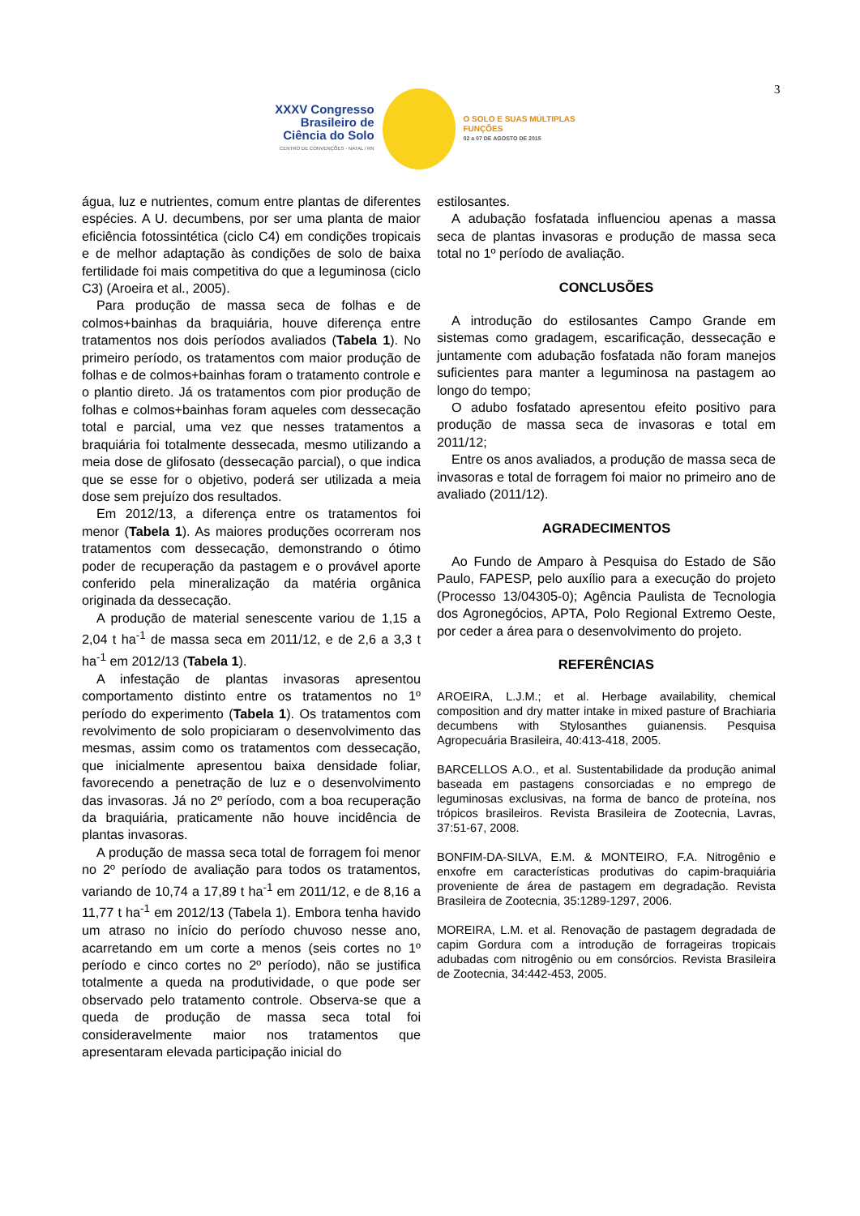3
XXXV Congresso Brasileiro de Ciência do Solo
CENTRO DE CONVENÇÕES - NATAL / RN
O SOLO E SUAS MÚLTIPLAS FUNÇÕES
02 a 07 DE AGOSTO DE 2015
água, luz e nutrientes, comum entre plantas de diferentes espécies. A U. decumbens, por ser uma planta de maior eficiência fotossintética (ciclo C4) em condições tropicais e de melhor adaptação às condições de solo de baixa fertilidade foi mais competitiva do que a leguminosa (ciclo C3) (Aroeira et al., 2005).
Para produção de massa seca de folhas e de colmos+bainhas da braquiária, houve diferença entre tratamentos nos dois períodos avaliados (Tabela 1). No primeiro período, os tratamentos com maior produção de folhas e de colmos+bainhas foram o tratamento controle e o plantio direto. Já os tratamentos com pior produção de folhas e colmos+bainhas foram aqueles com dessecação total e parcial, uma vez que nesses tratamentos a braquiária foi totalmente dessecada, mesmo utilizando a meia dose de glifosato (dessecação parcial), o que indica que se esse for o objetivo, poderá ser utilizada a meia dose sem prejuízo dos resultados.
Em 2012/13, a diferença entre os tratamentos foi menor (Tabela 1). As maiores produções ocorreram nos tratamentos com dessecação, demonstrando o ótimo poder de recuperação da pastagem e o provável aporte conferido pela mineralização da matéria orgânica originada da dessecação.
A produção de material senescente variou de 1,15 a 2,04 t ha<sup>-1</sup> de massa seca em 2011/12, e de 2,6 a 3,3 t ha<sup>-1</sup> em 2012/13 (Tabela 1).
A infestação de plantas invasoras apresentou comportamento distinto entre os tratamentos no 1º período do experimento (Tabela 1). Os tratamentos com revolvimento de solo propiciaram o desenvolvimento das mesmas, assim como os tratamentos com dessecação, que inicialmente apresentou baixa densidade foliar, favorecendo a penetração de luz e o desenvolvimento das invasoras. Já no 2º período, com a boa recuperação da braquiária, praticamente não houve incidência de plantas invasoras.
A produção de massa seca total de forragem foi menor no 2º período de avaliação para todos os tratamentos, variando de 10,74 a 17,89 t ha<sup>-1</sup> em 2011/12, e de 8,16 a 11,77 t ha<sup>-1</sup> em 2012/13 (Tabela 1). Embora tenha havido um atraso no início do período chuvoso nesse ano, acarretando em um corte a menos (seis cortes no 1º período e cinco cortes no 2º período), não se justifica totalmente a queda na produtividade, o que pode ser observado pelo tratamento controle. Observa-se que a queda de produção de massa seca total foi consideravelmente maior nos tratamentos que apresentaram elevada participação inicial do
estilosantes.
A adubação fosfatada influenciou apenas a massa seca de plantas invasoras e produção de massa seca total no 1º período de avaliação.
CONCLUSÕES
A introdução do estilosantes Campo Grande em sistemas como gradagem, escarificação, dessecação e juntamente com adubação fosfatada não foram manejos suficientes para manter a leguminosa na pastagem ao longo do tempo;
O adubo fosfatado apresentou efeito positivo para produção de massa seca de invasoras e total em 2011/12;
Entre os anos avaliados, a produção de massa seca de invasoras e total de forragem foi maior no primeiro ano de avaliado (2011/12).
AGRADECIMENTOS
Ao Fundo de Amparo à Pesquisa do Estado de São Paulo, FAPESP, pelo auxílio para a execução do projeto (Processo 13/04305-0); Agência Paulista de Tecnologia dos Agronegócios, APTA, Polo Regional Extremo Oeste, por ceder a área para o desenvolvimento do projeto.
REFERÊNCIAS
AROEIRA, L.J.M.; et al. Herbage availability, chemical composition and dry matter intake in mixed pasture of Brachiaria decumbens with Stylosanthes guianensis. Pesquisa Agropecuária Brasileira, 40:413-418, 2005.
BARCELLOS A.O., et al. Sustentabilidade da produção animal baseada em pastagens consorciadas e no emprego de leguminosas exclusivas, na forma de banco de proteína, nos trópicos brasileiros. Revista Brasileira de Zootecnia, Lavras, 37:51-67, 2008.
BONFIM-DA-SILVA, E.M. & MONTEIRO, F.A. Nitrogênio e enxofre em características produtivas do capim-braquiária proveniente de área de pastagem em degradação. Revista Brasileira de Zootecnia, 35:1289-1297, 2006.
MOREIRA, L.M. et al. Renovação de pastagem degradada de capim Gordura com a introdução de forrageiras tropicais adubadas com nitrogênio ou em consórcios. Revista Brasileira de Zootecnia, 34:442-453, 2005.